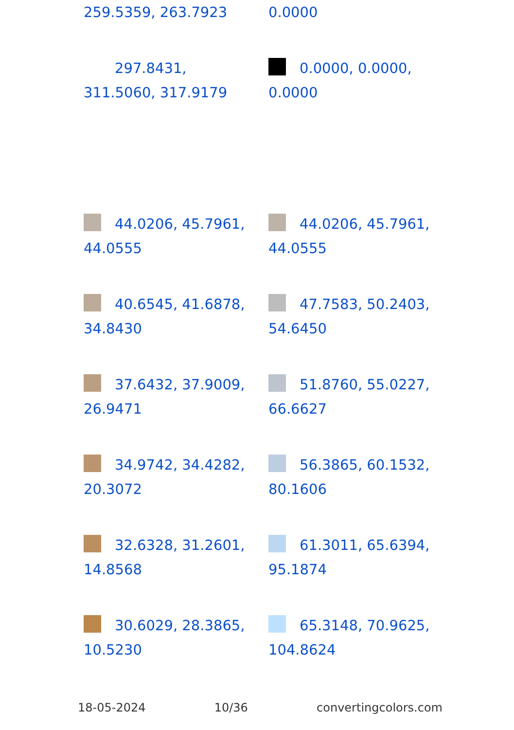| 259.5359, 263.7923 | 0.0000 |
| 297.8431, 311.5060, 317.9179 | 0.0000, 0.0000, 0.0000 |
| 44.0206, 45.7961, 44.0555 | 44.0206, 45.7961, 44.0555 |
| 40.6545, 41.6878, 34.8430 | 47.7583, 50.2403, 54.6450 |
| 37.6432, 37.9009, 26.9471 | 51.8760, 55.0227, 66.6627 |
| 34.9742, 34.4282, 20.3072 | 56.3865, 60.1532, 80.1606 |
| 32.6328, 31.2601, 14.8568 | 61.3011, 65.6394, 95.1874 |
| 30.6029, 28.3865, 10.5230 | 65.3148, 70.9625, 104.8624 |
18-05-2024 10/36 convertingcolors.com